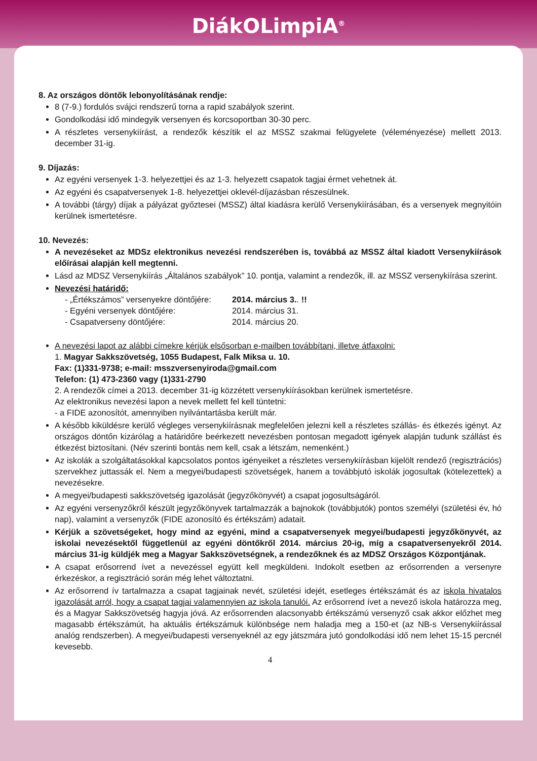DiákOLimpiA<sup>®</sup>
8. Az országos döntők lebonyolításának rendje:
8 (7-9.) fordulós svájci rendszerű torna a rapid szabályok szerint.
Gondolkodási idő mindegyik versenyen és korcsoportban 30-30 perc.
A részletes versenykiírást, a rendezők készítik el az MSSZ szakmai felügyelete (véleményezése) mellett 2013. december 31-ig.
9. Díjazás:
Az egyéni versenyek 1-3. helyezettjei és az 1-3. helyezett csapatok tagjai érmet vehetnek át.
Az egyéni és csapatversenyek 1-8. helyezettjei oklevél-díjazásban részesülnek.
A további (tárgy) díjak a pályázat győztesei (MSSZ) által kiadásra kerülő Versenykiírásában, és a versenyek megnyitóin kerülnek ismertetésre.
10. Nevezés:
A nevezéseket az MDSz elektronikus nevezési rendszerében is, továbbá az MSSZ által kiadott Versenykiírások előírásai alapján kell megtenni.
Lásd az MDSZ Versenykiírás „Általános szabályok” 10. pontja, valamint a rendezők, ill. az MSSZ versenykiírása szerint.
Nevezési határidő:
- „Értékszámos” versenyekre döntőjére: 2014. március 3.. !! - Egyéni versenyek döntőjére: 2014. március 31. - Csapatverseny döntőjére: 2014. március 20.
A nevezési lapot az alábbi címekre kérjük elsősorban e-mailben továbbítani, illetve átfaxolni:
1. Magyar Sakkszövetség, 1055 Budapest, Falk Miksa u. 10.
Fax: (1)331-9738; e-mail: msszversenyiroda@gmail.com
Telefon: (1) 473-2360 vagy (1)331-2790
2. A rendezők címei a 2013. december 31-ig közzétett versenykiírásokban kerülnek ismertetésre.
Az elektronikus nevezési lapon a nevek mellett fel kell tüntetni:
- a FIDE azonosítót, amennyiben nyilvántartásba került már.
A később kiküldésre kerülő végleges versenykiírásnak megfelelően jelezni kell a részletes szállás- és étkezés igényt. Az országos döntőn kizárólag a határidőre beérkezett nevezésben pontosan megadott igények alapján tudunk szállást és étkezést biztosítani. (Név szerinti bontás nem kell, csak a létszám, nemenként.)
Az iskolák a szolgáltatásokkal kapcsolatos pontos igényeiket a részletes versenykiírásban kijelölt rendező (regisztrációs) szervekhez juttassák el. Nem a megyei/budapesti szövetségek, hanem a továbbjutó iskolák jogosultak (kötelezettek) a nevezésekre.
A megyei/budapesti sakkszövetség igazolását (jegyzőkönyvét) a csapat jogosultságáról.
Az egyéni versenyzőkről készült jegyzőkönyvek tartalmazzák a bajnokok (továbbjutók) pontos személyi (születési év, hó nap), valamint a versenyzők (FIDE azonosító és értékszám) adatait.
Kérjük a szövetségeket, hogy mind az egyéni, mind a csapatversenyek megyei/budapesti jegyzőkönyvét, az iskolai nevezésektől függetlenül az egyéni döntőkről 2014. március 20-ig, míg a csapatversenyekről 2014. március 31-ig küldjék meg a Magyar Sakkszövetségnek, a rendezőknek és az MDSZ Országos Központjának.
A csapat erősorrend ívet a nevezéssel együtt kell megküldeni. Indokolt esetben az erősorrenden a versenyre érkezéskor, a regisztráció során még lehet változtatni.
Az erősorrend ív tartalmazza a csapat tagjainak nevét, születési idejét, esetleges értékszámát és az iskola hivatalos igazolását arról, hogy a csapat tagjai valamennyien az iskola tanulói. Az erősorrend ívet a nevező iskola határozza meg, és a Magyar Sakkszövetség hagyja jóvá. Az erősorrenden alacsonyabb értékszámú versenyző csak akkor előzhet meg magasabb értékszámút, ha aktuális értékszámuk különbsége nem haladja meg a 150-et (az NB-s Versenykiírással analóg rendszerben). A megyei/budapesti versenyeknél az egy játszmára jutó gondolkodási idő nem lehet 15-15 percnél kevesebb.
4